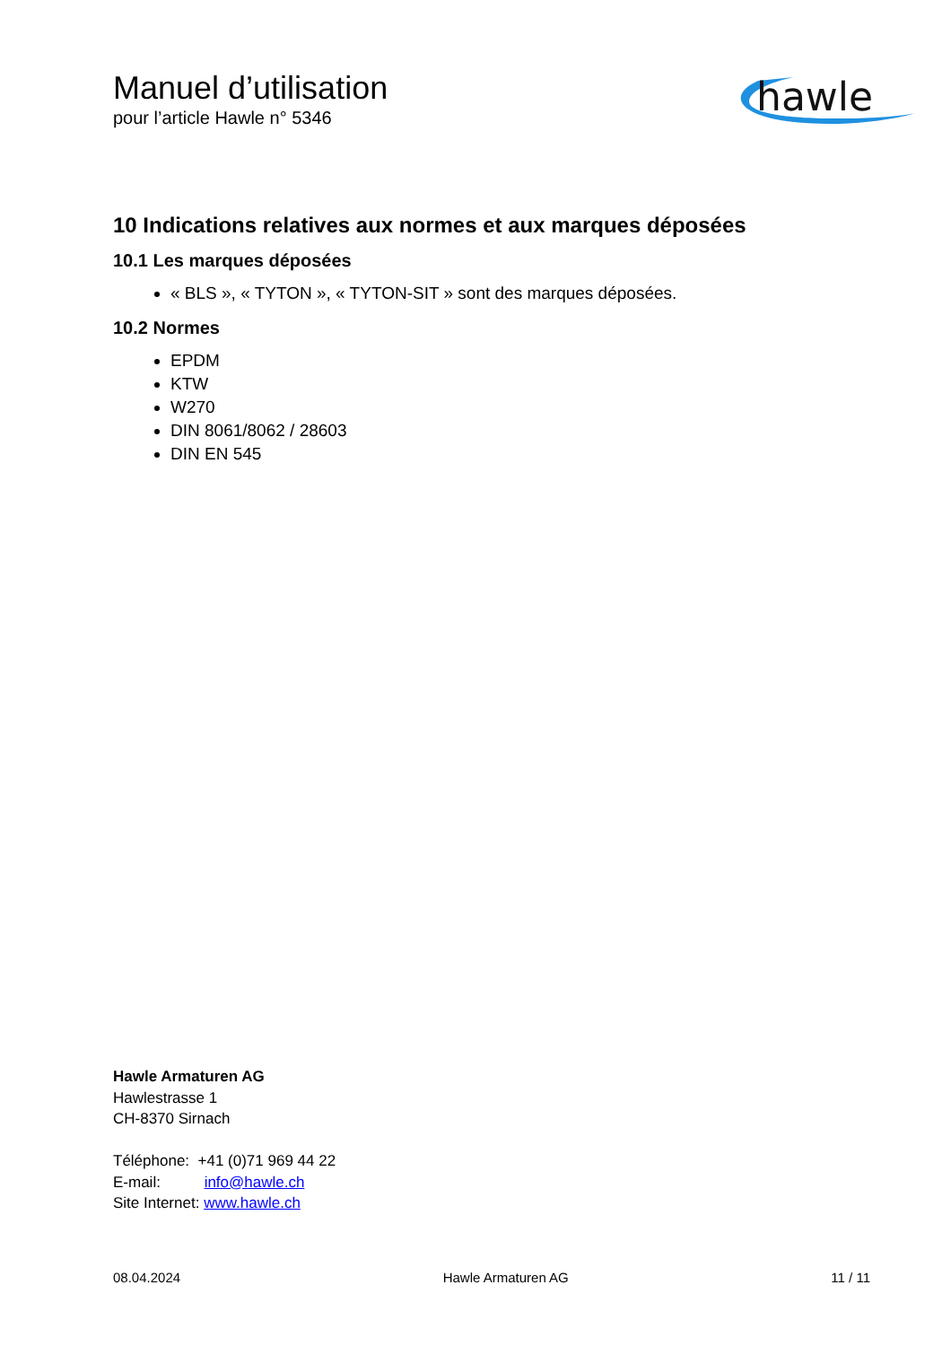Manuel d’utilisation
pour l’article Hawle n° 5346
10 Indications relatives aux normes et aux marques déposées
10.1 Les marques déposées
« BLS », « TYTON », « TYTON-SIT » sont des marques déposées.
10.2 Normes
EPDM
KTW
W270
DIN 8061/8062 / 28603
DIN EN 545
hawle
Hawle Armaturen AG
Hawlestrasse 1
CH-8370 Sirnach
Téléphone: +41 (0)71 969 44 22
E-mail: info@hawle.ch
Site Internet: www.hawle.ch
08.04.2024 Hawle Armaturen AG 11 / 11